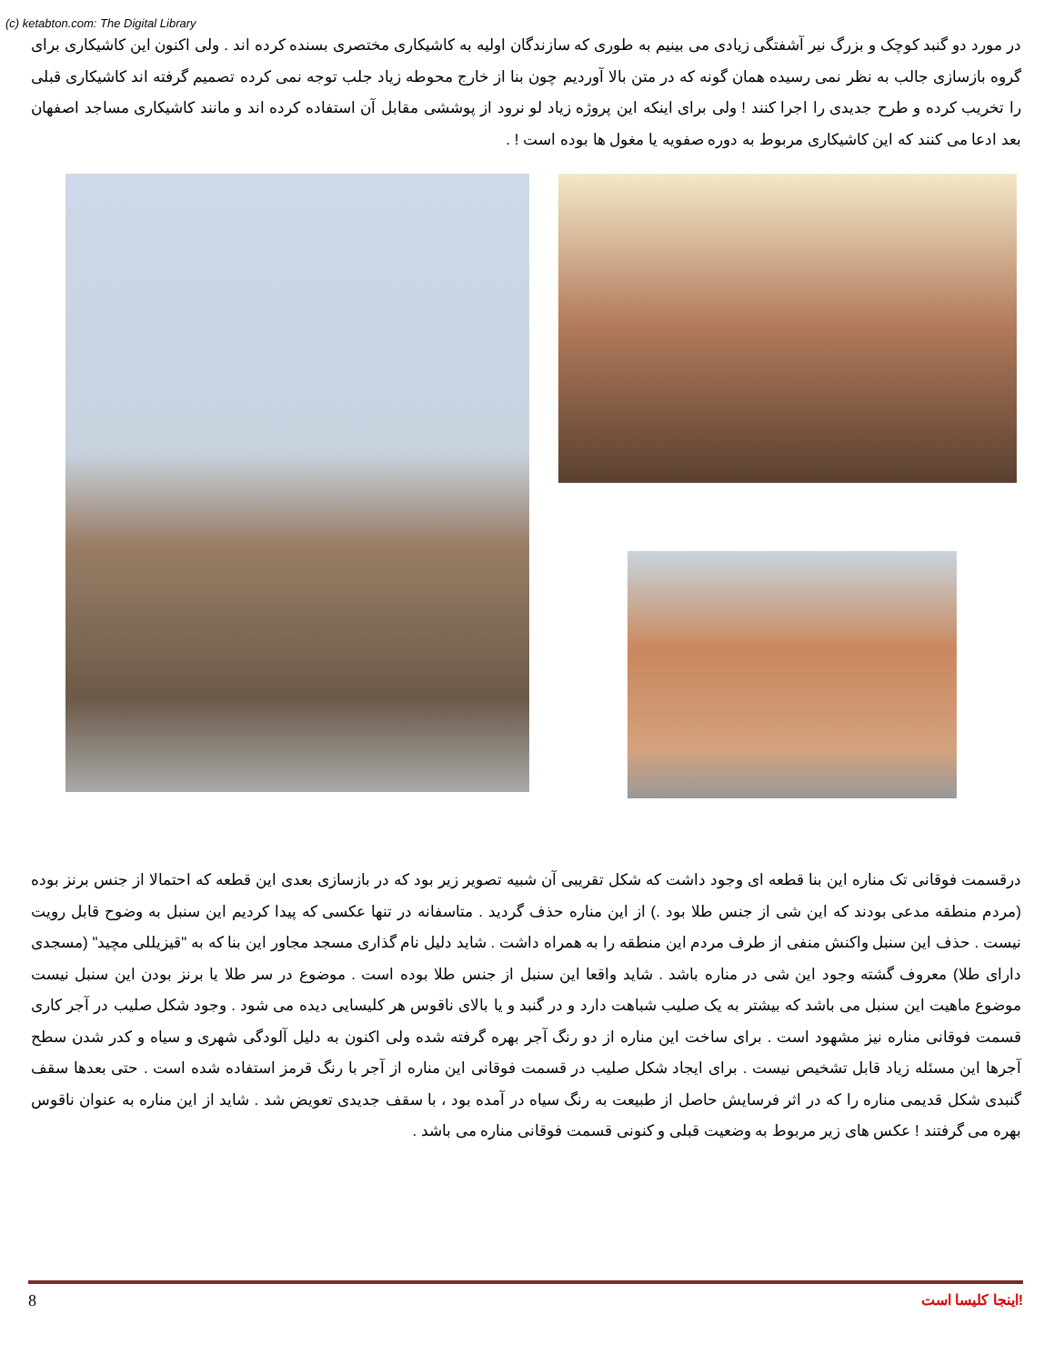(c) ketabton.com: The Digital Library
در مورد دو گنبد کوچک و بزرگ نیر آشفتگی زیادی می بینیم به طوری که سازندگان اولیه به کاشیکاری مختصری بسنده کرده اند . ولی اکنون این کاشیکاری برای گروه بازسازی جالب به نظر نمی رسیده همان گونه که در متن بالا آوردیم چون بنا از خارج محوطه زیاد جلب توجه نمی کرده تصمیم گرفته اند کاشیکاری قبلی را تخریب کرده و طرح جدیدی را اجرا کنند ! ولی برای اینکه این پروژه زیاد لو نرود از پوششی مقابل آن استفاده کرده اند و مانند کاشیکاری مساجد اصفهان بعد ادعا می کنند که این کاشیکاری مربوط به دوره صفویه یا مغول ها بوده است ! .
درقسمت فوقانی تک مناره این بنا قطعه ای وجود داشت که شکل تقریبی آن شبیه تصویر زیر بود که در بازسازی بعدی این قطعه که احتمالا از جنس برنز بوده (مردم منطقه مدعی بودند که این شی از جنس طلا بود .) از این مناره حذف گردید . متاسفانه در تنها عکسی که پیدا کردیم این سنبل به وضوح قابل رویت نیست . حذف این سنبل واکنش منفی از طرف مردم این منطقه را به همراه داشت . شاید دلیل نام گذاری مسجد مجاور این بنا که به "قیزیللی مچید" (مسجدی دارای طلا) معروف گشته وجود این شی در مناره باشد . شاید واقعا این سنبل از جنس طلا بوده است . موضوع در سر طلا یا برنز بودن این سنبل نیست موضوع ماهیت این سنبل می باشد که بیشتر به یک صلیب شباهت دارد و در گنبد و یا بالای ناقوس هر کلیسایی دیده می شود . وجود شکل صلیب در آجر کاری قسمت فوقانی مناره نیز مشهود است . برای ساخت این مناره از دو رنگ آجر بهره گرفته شده ولی اکنون به دلیل آلودگی شهری و سیاه و کدر شدن سطح آجرها این مسئله زیاد قابل تشخیص نیست . برای ایجاد شکل صلیب در قسمت فوقانی این مناره از آجر با رنگ قرمز استفاده شده است . حتی بعدها سقف گنبدی شکل قدیمی مناره را که در اثر فرسایش حاصل از طبیعت به رنگ سیاه در آمده بود ، با سقف جدیدی تعویض شد . شاید از این مناره به عنوان ناقوس بهره می گرفتند ! عکس های زیر مربوط به وضعیت قبلی و کنونی قسمت فوقانی مناره می باشد .
8 اینجا کلیسا است!